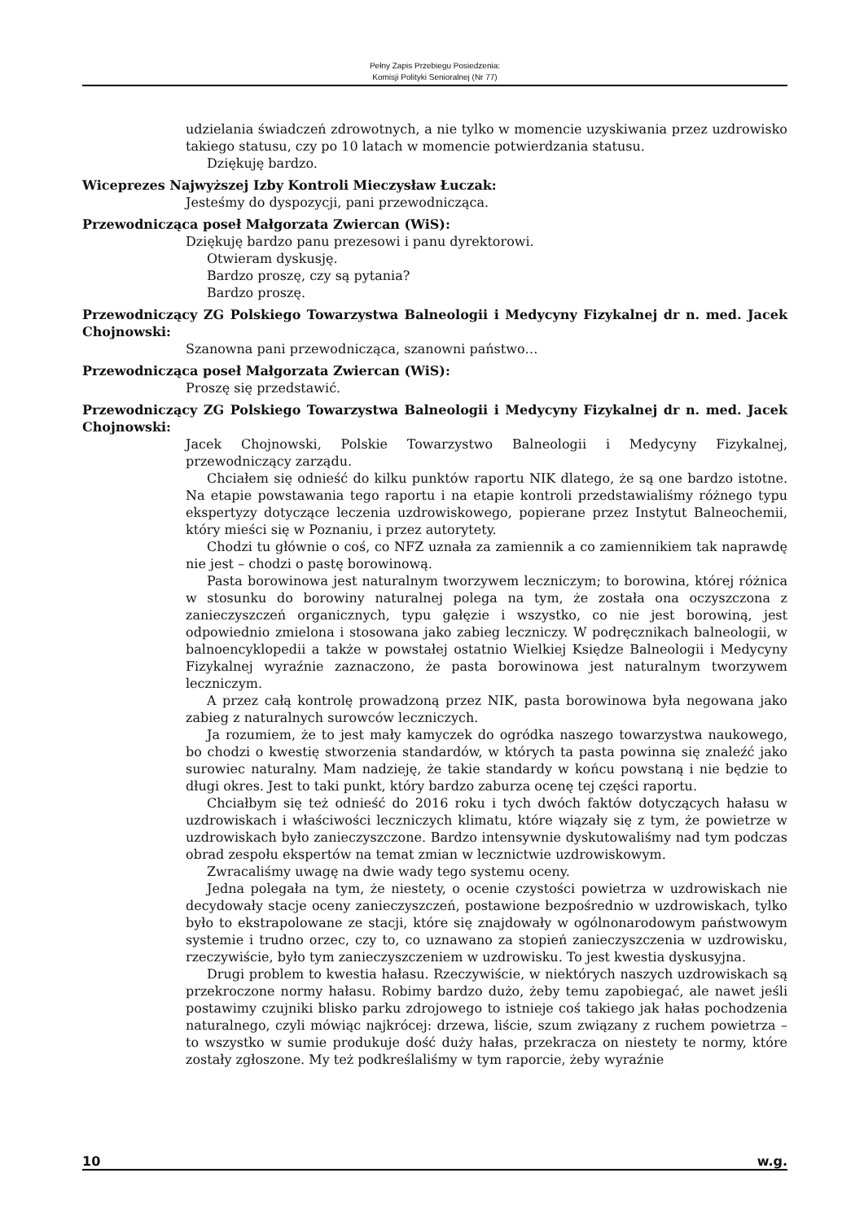Pełny Zapis Przebiegu Posiedzenia:
Komisji Polityki Senioralnej (Nr 77)
udzielania świadczeń zdrowotnych, a nie tylko w momencie uzyskiwania przez uzdrowisko takiego statusu, czy po 10 latach w momencie potwierdzania statusu.
Dziękuję bardzo.
Wiceprezes Najwyższej Izby Kontroli Mieczysław Łuczak:
Jesteśmy do dyspozycji, pani przewodnicząca.
Przewodnicząca poseł Małgorzata Zwiercan (WiS):
Dziękuję bardzo panu prezesowi i panu dyrektorowi.
Otwieram dyskusję.
Bardzo proszę, czy są pytania?
Bardzo proszę.
Przewodniczący ZG Polskiego Towarzystwa Balneologii i Medycyny Fizykalnej dr n. med. Jacek Chojnowski:
Szanowna pani przewodnicząca, szanowni państwo…
Przewodnicząca poseł Małgorzata Zwiercan (WiS):
Proszę się przedstawić.
Przewodniczący ZG Polskiego Towarzystwa Balneologii i Medycyny Fizykalnej dr n. med. Jacek Chojnowski:
Jacek Chojnowski, Polskie Towarzystwo Balneologii i Medycyny Fizykalnej, przewodniczący zarządu.
Chciałem się odnieść do kilku punktów raportu NIK dlatego, że są one bardzo istotne. Na etapie powstawania tego raportu i na etapie kontroli przedstawialiśmy różnego typu ekspertyzy dotyczące leczenia uzdrowiskowego, popierane przez Instytut Balneochemii, który mieści się w Poznaniu, i przez autorytety.
Chodzi tu głównie o coś, co NFZ uznała za zamiennik a co zamiennikiem tak naprawdę nie jest – chodzi o pastę borowinową.
Pasta borowinowa jest naturalnym tworzywem leczniczym; to borowina, której różnica w stosunku do borowiny naturalnej polega na tym, że została ona oczyszczona z zanieczyszczeń organicznych, typu gałęzie i wszystko, co nie jest borowiną, jest odpowiednio zmielona i stosowana jako zabieg leczniczy. W podręcznikach balneologii, w balnoencyklopedii a także w powstałej ostatnio Wielkiej Księdze Balneologii i Medycyny Fizykalnej wyraźnie zaznaczono, że pasta borowinowa jest naturalnym tworzywem leczniczym.
A przez całą kontrolę prowadzoną przez NIK, pasta borowinowa była negowana jako zabieg z naturalnych surowców leczniczych.
Ja rozumiem, że to jest mały kamyczek do ogródka naszego towarzystwa naukowego, bo chodzi o kwestię stworzenia standardów, w których ta pasta powinna się znaleźć jako surowiec naturalny. Mam nadzieję, że takie standardy w końcu powstaną i nie będzie to długi okres. Jest to taki punkt, który bardzo zaburza ocenę tej części raportu.
Chciałbym się też odnieść do 2016 roku i tych dwóch faktów dotyczących hałasu w uzdrowiskach i właściwości leczniczych klimatu, które wiązały się z tym, że powietrze w uzdrowiskach było zanieczyszczone. Bardzo intensywnie dyskutowaliśmy nad tym podczas obrad zespołu ekspertów na temat zmian w lecznictwie uzdrowiskowym.
Zwracaliśmy uwagę na dwie wady tego systemu oceny.
Jedna polegała na tym, że niestety, o ocenie czystości powietrza w uzdrowiskach nie decydowały stacje oceny zanieczyszczeń, postawione bezpośrednio w uzdrowiskach, tylko było to ekstrapolowane ze stacji, które się znajdowały w ogólnonarodowym państwowym systemie i trudno orzec, czy to, co uznawano za stopień zanieczyszczenia w uzdrowisku, rzeczywiście, było tym zanieczyszczeniem w uzdrowisku. To jest kwestia dyskusyjna.
Drugi problem to kwestia hałasu. Rzeczywiście, w niektórych naszych uzdrowiskach są przekroczone normy hałasu. Robimy bardzo dużo, żeby temu zapobiegać, ale nawet jeśli postawimy czujniki blisko parku zdrojowego to istnieje coś takiego jak hałas pochodzenia naturalnego, czyli mówiąc najkrócej: drzewa, liście, szum związany z ruchem powietrza – to wszystko w sumie produkuje dość duży hałas, przekracza on niestety te normy, które zostały zgłoszone. My też podkreślaliśmy w tym raporcie, żeby wyraźnie
10 w.g.